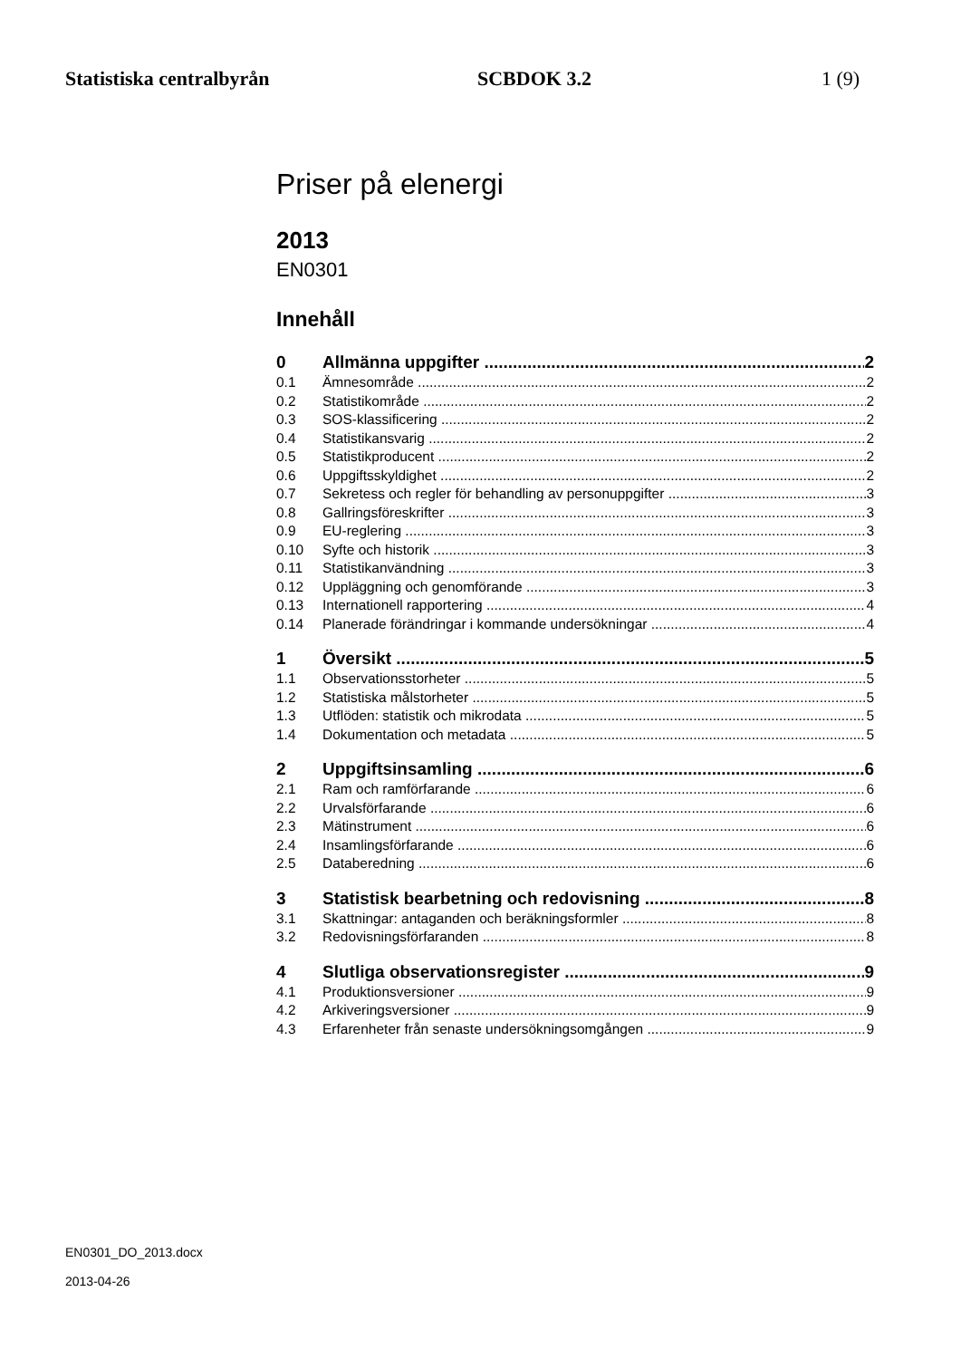Statistiska centralbyrån SCBDOK 3.2 1 (9)
Priser på elenergi
2013
EN0301
Innehåll
0 Allmänna uppgifter 2
0.1 Ämnesområde 2
0.2 Statistikområde 2
0.3 SOS-klassificering 2
0.4 Statistikansvarig 2
0.5 Statistikproducent 2
0.6 Uppgiftsskyldighet 2
0.7 Sekretess och regler för behandling av personuppgifter 3
0.8 Gallringsföreskrifter 3
0.9 EU-reglering 3
0.10 Syfte och historik 3
0.11 Statistikanvändning 3
0.12 Uppläggning och genomförande 3
0.13 Internationell rapportering 4
0.14 Planerade förändringar i kommande undersökningar 4
1 Översikt 5
1.1 Observationsstorheter 5
1.2 Statistiska målstorheter 5
1.3 Utflöden: statistik och mikrodata 5
1.4 Dokumentation och metadata 5
2 Uppgiftsinsamling 6
2.1 Ram och ramförfarande 6
2.2 Urvalsförfarande 6
2.3 Mätinstrument 6
2.4 Insamlingsförfarande 6
2.5 Databeredning 6
3 Statistisk bearbetning och redovisning 8
3.1 Skattningar: antaganden och beräkningsformler 8
3.2 Redovisningsförfaranden 8
4 Slutliga observationsregister 9
4.1 Produktionsversioner 9
4.2 Arkiveringsversioner 9
4.3 Erfarenheter från senaste undersökningsomgången 9
EN0301_DO_2013.docx
2013-04-26